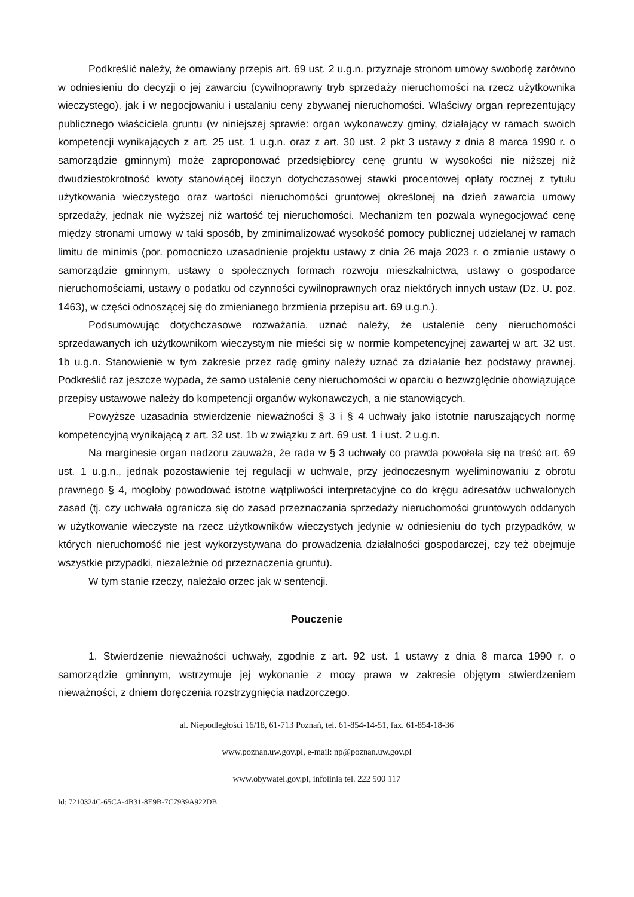Podkreślić należy, że omawiany przepis art. 69 ust. 2 u.g.n. przyznaje stronom umowy swobodę zarówno w odniesieniu do decyzji o jej zawarciu (cywilnoprawny tryb sprzedaży nieruchomości na rzecz użytkownika wieczystego), jak i w negocjowaniu i ustalaniu ceny zbywanej nieruchomości. Właściwy organ reprezentujący publicznego właściciela gruntu (w niniejszej sprawie: organ wykonawczy gminy, działający w ramach swoich kompetencji wynikających z art. 25 ust. 1 u.g.n. oraz z art. 30 ust. 2 pkt 3 ustawy z dnia 8 marca 1990 r. o samorządzie gminnym) może zaproponować przedsiębiorcy cenę gruntu w wysokości nie niższej niż dwudziestokrotność kwoty stanowiącej iloczyn dotychczasowej stawki procentowej opłaty rocznej z tytułu użytkowania wieczystego oraz wartości nieruchomości gruntowej określonej na dzień zawarcia umowy sprzedaży, jednak nie wyższej niż wartość tej nieruchomości. Mechanizm ten pozwala wynegocjować cenę między stronami umowy w taki sposób, by zminimalizować wysokość pomocy publicznej udzielanej w ramach limitu de minimis (por. pomocniczo uzasadnienie projektu ustawy z dnia 26 maja 2023 r. o zmianie ustawy o samorządzie gminnym, ustawy o społecznych formach rozwoju mieszkalnictwa, ustawy o gospodarce nieruchomościami, ustawy o podatku od czynności cywilnoprawnych oraz niektórych innych ustaw (Dz. U. poz. 1463), w części odnoszącej się do zmienianego brzmienia przepisu art. 69 u.g.n.).
Podsumowując dotychczasowe rozważania, uznać należy, że ustalenie ceny nieruchomości sprzedawanych ich użytkownikom wieczystym nie mieści się w normie kompetencyjnej zawartej w art. 32 ust. 1b u.g.n. Stanowienie w tym zakresie przez radę gminy należy uznać za działanie bez podstawy prawnej. Podkreślić raz jeszcze wypada, że samo ustalenie ceny nieruchomości w oparciu o bezwzględnie obowiązujące przepisy ustawowe należy do kompetencji organów wykonawczych, a nie stanowiących.
Powyższe uzasadnia stwierdzenie nieważności § 3 i § 4 uchwały jako istotnie naruszających normę kompetencyjną wynikającą z art. 32 ust. 1b w związku z art. 69 ust. 1 i ust. 2 u.g.n.
Na marginesie organ nadzoru zauważa, że rada w § 3 uchwały co prawda powołała się na treść art. 69 ust. 1 u.g.n., jednak pozostawienie tej regulacji w uchwale, przy jednoczesnym wyeliminowaniu z obrotu prawnego § 4, mogłoby powodować istotne wątpliwości interpretacyjne co do kręgu adresatów uchwalonych zasad (tj. czy uchwała ogranicza się do zasad przeznaczania sprzedaży nieruchomości gruntowych oddanych w użytkowanie wieczyste na rzecz użytkowników wieczystych jedynie w odniesieniu do tych przypadków, w których nieruchomość nie jest wykorzystywana do prowadzenia działalności gospodarczej, czy też obejmuje wszystkie przypadki, niezależnie od przeznaczenia gruntu).
W tym stanie rzeczy, należało orzec jak w sentencji.
Pouczenie
1. Stwierdzenie nieważności uchwały, zgodnie z art. 92 ust. 1 ustawy z dnia 8 marca 1990 r. o samorządzie gminnym, wstrzymuje jej wykonanie z mocy prawa w zakresie objętym stwierdzeniem nieważności, z dniem doręczenia rozstrzygnięcia nadzorczego.
al. Niepodległości 16/18, 61-713 Poznań, tel. 61-854-14-51, fax. 61-854-18-36
www.poznan.uw.gov.pl, e-mail: np@poznan.uw.gov.pl
www.obywatel.gov.pl, infolinia tel. 222 500 117
Id: 7210324C-65CA-4B31-8E9B-7C7939A922DB